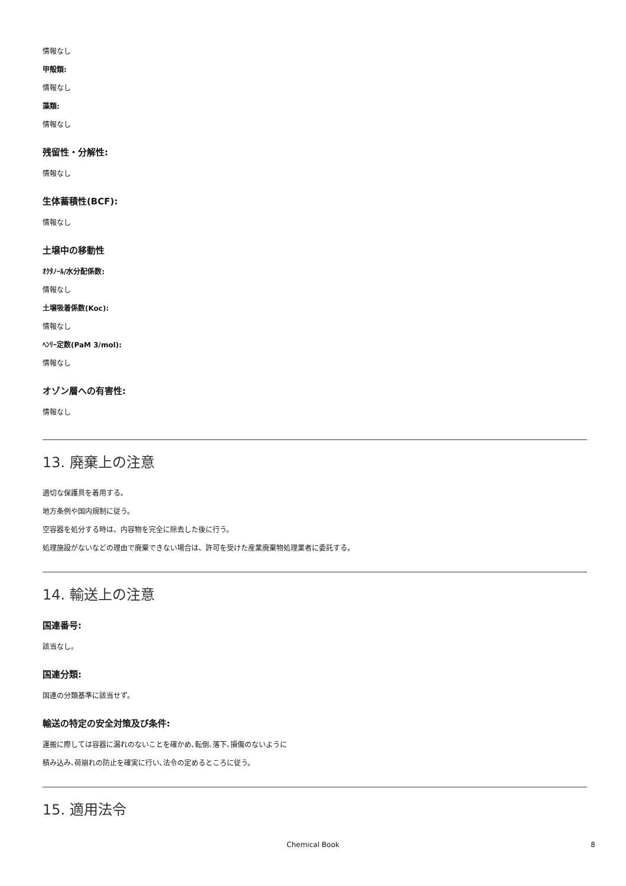情報なし
甲殻類:
情報なし
藻類:
情報なし
残留性・分解性:
情報なし
生体蓄積性(BCF):
情報なし
土壌中の移動性
ｵｸﾀﾉｰﾙ/水分配係数:
情報なし
土壌吸着係数(Koc):
情報なし
ﾍﾝﾘｰ定数(PaM 3/mol):
情報なし
オゾン層への有害性:
情報なし
13. 廃棄上の注意
適切な保護具を着用する。
地方条例や国内規制に従う。
空容器を処分する時は、内容物を完全に除去した後に行う。
処理施設がないなどの理由で廃棄できない場合は、許可を受けた産業廃棄物処理業者に委託する。
14. 輸送上の注意
国連番号:
該当なし。
国連分類:
国連の分類基準に該当せず。
輸送の特定の安全対策及び条件:
運搬に際しては容器に漏れのないことを確かめ､転倒､落下､損傷のないように
積み込み､荷崩れの防止を確実に行い､法令の定めるところに従う。
15. 適用法令
Chemical Book 8